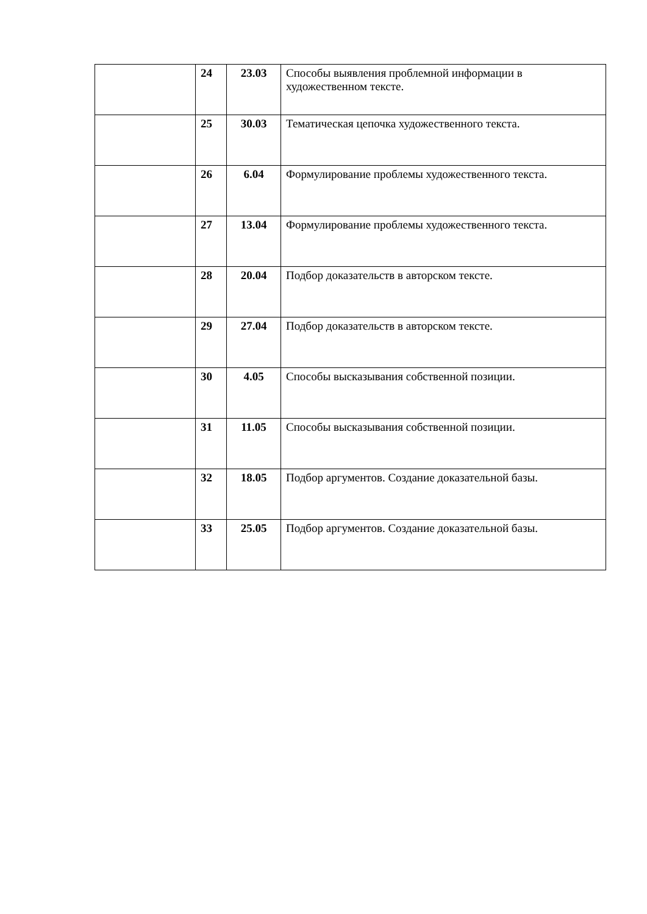| | 24 | 23.03 | Способы выявления проблемной информации в художественном тексте. |
| | 25 | 30.03 | Тематическая цепочка художественного текста. |
| | 26 | 6.04 | Формулирование проблемы художественного текста. |
| | 27 | 13.04 | Формулирование проблемы художественного текста. |
| | 28 | 20.04 | Подбор доказательств в авторском тексте. |
| | 29 | 27.04 | Подбор доказательств в авторском тексте. |
| | 30 | 4.05 | Способы высказывания собственной позиции. |
| | 31 | 11.05 | Способы высказывания собственной позиции. |
| | 32 | 18.05 | Подбор аргументов. Создание доказательной базы. |
| | 33 | 25.05 | Подбор аргументов. Создание доказательной базы. |